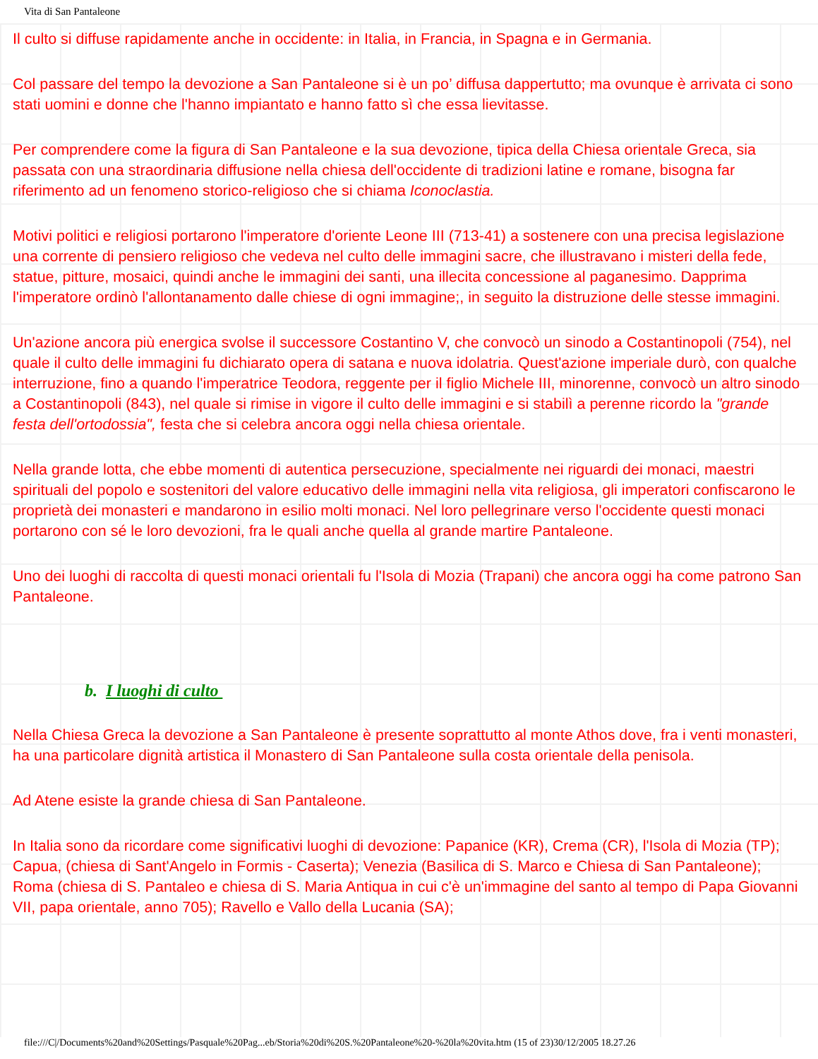Vita di San Pantaleone
Il culto si diffuse rapidamente anche in occidente: in Italia, in Francia, in Spagna e in Germania.
Col passare del tempo la devozione a San Pantaleone si è un po’ diffusa dappertutto; ma ovunque è arrivata ci sono stati uomini e donne che l'hanno impiantato e hanno fatto sì che essa lievitasse.
Per comprendere come la figura di San Pantaleone e la sua devozione, tipica della Chiesa orientale Greca, sia passata con una straordinaria diffusione nella chiesa dell'occidente di tradizioni latine e romane, bisogna far riferimento ad un fenomeno storico-religioso che si chiama Iconoclastia.
Motivi politici e religiosi portarono l'imperatore d'oriente Leone III (713-41) a sostenere con una precisa legislazione una corrente di pensiero religioso che vedeva nel culto delle immagini sacre, che illustravano i misteri della fede, statue, pitture, mosaici, quindi anche le immagini dei santi, una illecita concessione al paganesimo. Dapprima l'imperatore ordinò l'allontanamento dalle chiese di ogni immagine;, in seguito la distruzione delle stesse immagini.
Un'azione ancora più energica svolse il successore Costantino V, che convocò un sinodo a Costantinopoli (754), nel quale il culto delle immagini fu dichiarato opera di satana e nuova idolatria. Quest'azione imperiale durò, con qualche interruzione, fino a quando l'imperatrice Teodora, reggente per il figlio Michele III, minorenne, convocò un altro sinodo a Costantinopoli (843), nel quale si rimise in vigore il culto delle immagini e si stabilì a perenne ricordo la "grande festa dell'ortodossia", festa che si celebra ancora oggi nella chiesa orientale.
Nella grande lotta, che ebbe momenti di autentica persecuzione, specialmente nei riguardi dei monaci, maestri spirituali del popolo e sostenitori del valore educativo delle immagini nella vita religiosa, gli imperatori confiscarono le proprietà dei monasteri e mandarono in esilio molti monaci. Nel loro pellegrinare verso l'occidente questi monaci portarono con sé le loro devozioni, fra le quali anche quella al grande martire Pantaleone.
Uno dei luoghi di raccolta di questi monaci orientali fu l'Isola di Mozia (Trapani) che ancora oggi ha come patrono San Pantaleone.
b. I luoghi di culto
Nella Chiesa Greca la devozione a San Pantaleone è presente soprattutto al monte Athos dove, fra i venti monasteri, ha una particolare dignità artistica il Monastero di San Pantaleone sulla costa orientale della penisola.
Ad Atene esiste la grande chiesa di San Pantaleone.
In Italia sono da ricordare come significativi luoghi di devozione: Papanice (KR), Crema (CR), l'Isola di Mozia (TP); Capua, (chiesa di Sant'Angelo in Formis - Caserta); Venezia (Basilica di S. Marco e Chiesa di San Pantaleone); Roma (chiesa di S. Pantaleo e chiesa di S. Maria Antiqua in cui c'è un'immagine del santo al tempo di Papa Giovanni VII, papa orientale, anno 705); Ravello e Vallo della Lucania (SA);
file:///C|/Documents%20and%20Settings/Pasquale%20Pag...eb/Storia%20di%20S.%20Pantaleone%20-%20la%20vita.htm (15 of 23)30/12/2005 18.27.26